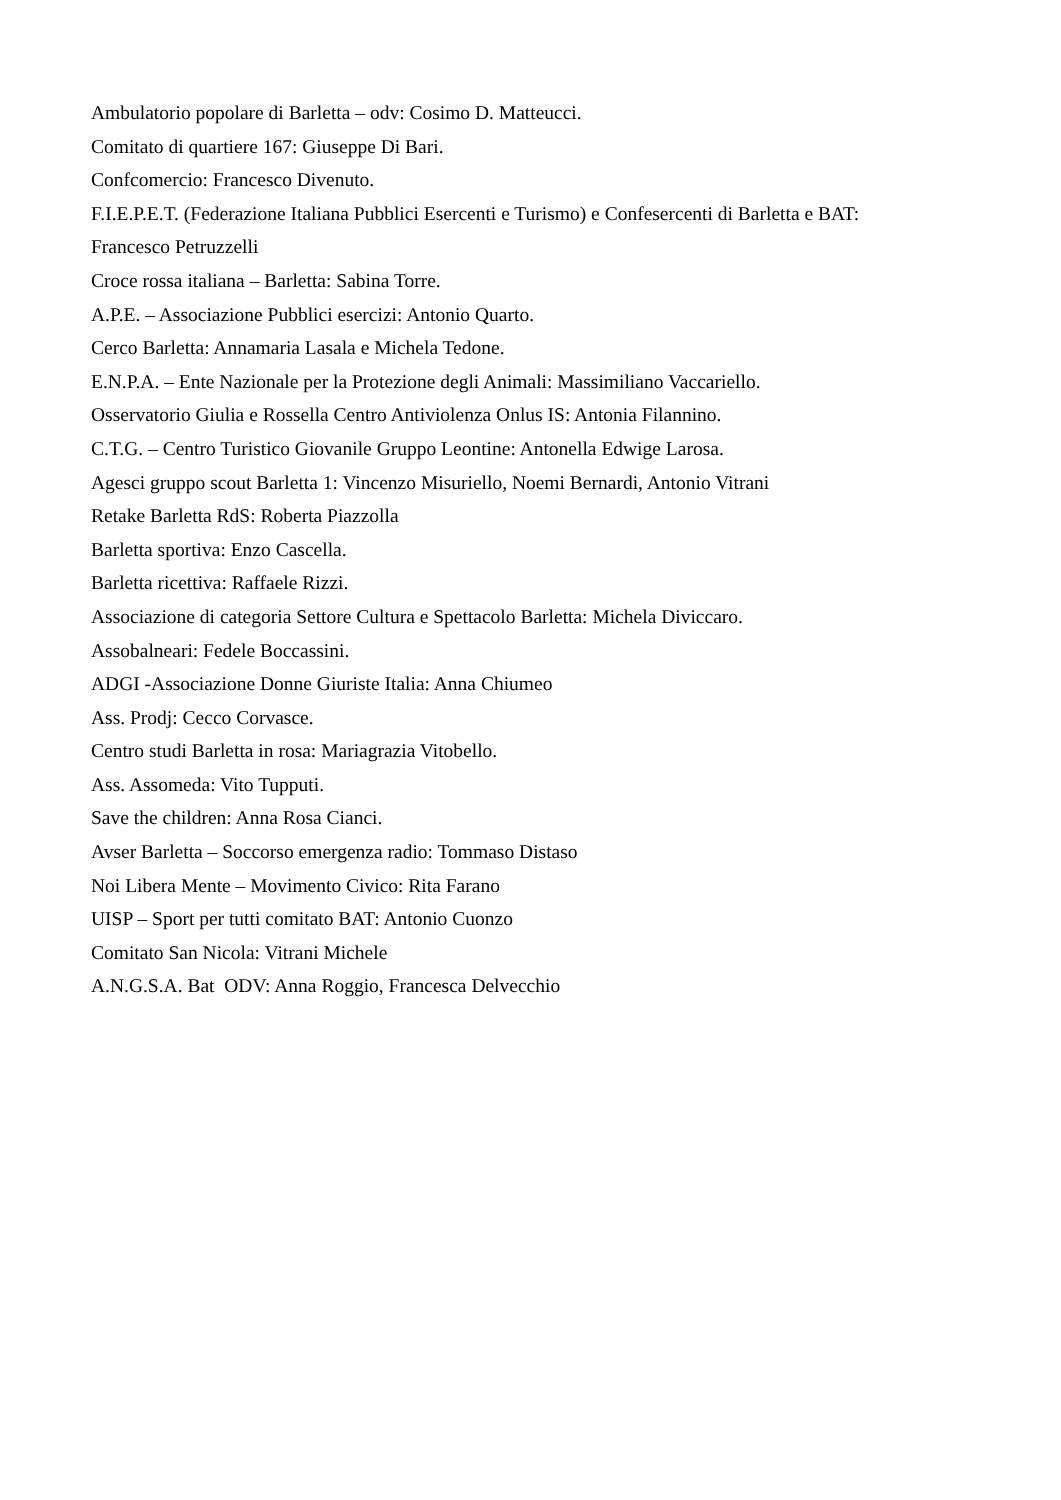Ambulatorio popolare di Barletta – odv: Cosimo D. Matteucci.
Comitato di quartiere 167: Giuseppe Di Bari.
Confcomercio: Francesco Divenuto.
F.I.E.P.E.T. (Federazione Italiana Pubblici Esercenti e Turismo) e Confesercenti di Barletta e BAT:
Francesco Petruzzelli
Croce rossa italiana – Barletta: Sabina Torre.
A.P.E. – Associazione Pubblici esercizi: Antonio Quarto.
Cerco Barletta: Annamaria Lasala e Michela Tedone.
E.N.P.A. – Ente Nazionale per la Protezione degli Animali: Massimiliano Vaccariello.
Osservatorio Giulia e Rossella Centro Antiviolenza Onlus IS: Antonia Filannino.
C.T.G. – Centro Turistico Giovanile Gruppo Leontine: Antonella Edwige Larosa.
Agesci gruppo scout Barletta 1: Vincenzo Misuriello, Noemi Bernardi, Antonio Vitrani
Retake Barletta RdS: Roberta Piazzolla
Barletta sportiva: Enzo Cascella.
Barletta ricettiva: Raffaele Rizzi.
Associazione di categoria Settore Cultura e Spettacolo Barletta: Michela Diviccaro.
Assobalneari: Fedele Boccassini.
ADGI -Associazione Donne Giuriste Italia: Anna Chiumeo
Ass. Prodj: Cecco Corvasce.
Centro studi Barletta in rosa: Mariagrazia Vitobello.
Ass. Assomeda: Vito Tupputi.
Save the children: Anna Rosa Cianci.
Avser Barletta – Soccorso emergenza radio: Tommaso Distaso
Noi Libera Mente – Movimento Civico: Rita Farano
UISP – Sport per tutti comitato BAT: Antonio Cuonzo
Comitato San Nicola: Vitrani Michele
A.N.G.S.A. Bat ODV: Anna Roggio, Francesca Delvecchio